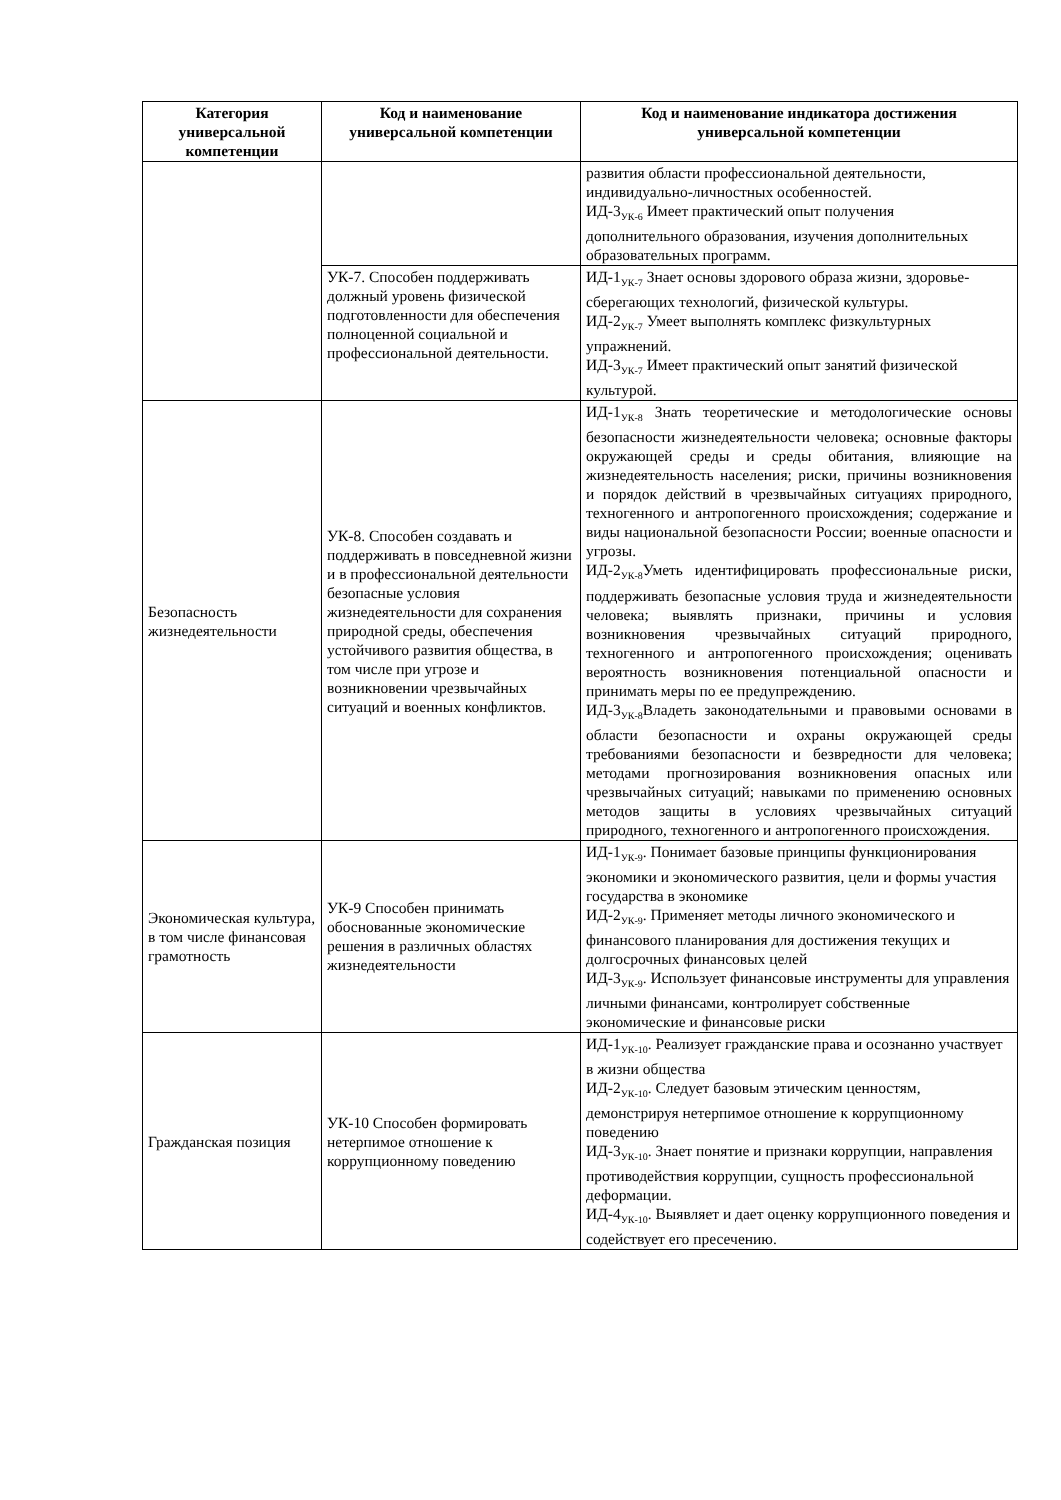| Категория универсальной компетенции | Код и наименование универсальной компетенции | Код и наименование индикатора достижения универсальной компетенции |
| --- | --- | --- |
| | | развития области профессиональной деятельности, индивидуально-личностных особенностей. ИД-3<sub>УК-6</sub> Имеет практический опыт получения дополнительного образования, изучения дополнительных образовательных программ. |
| | УК-7. Способен поддерживать должный уровень физической подготовленности для обеспечения полноценной социальной и профессиональной деятельности. | ИД-1<sub>УК-7</sub> Знает основы здорового образа жизни, здоровье-сберегающих технологий, физической культуры. ИД-2<sub>УК-7</sub> Умеет выполнять комплекс физкультурных упражнений. ИД-3<sub>УК-7</sub> Имеет практический опыт занятий физической культурой. |
| Безопасность жизнедеятельности | УК-8. Способен создавать и поддерживать в повседневной жизни и в профессиональной деятельности безопасные условия жизнедеятельности для сохранения природной среды, обеспечения устойчивого развития общества, в том числе при угрозе и возникновении чрезвычайных ситуаций и военных конфликтов. | ИД-1<sub>УК-8</sub> Знать теоретические и методологические основы безопасности жизнедеятельности человека; основные факторы окружающей среды и среды обитания, влияющие на жизнедеятельность населения; риски, причины возникновения и порядок действий в чрезвычайных ситуациях природного, техногенного и антропогенного происхождения; содержание и виды национальной безопасности России; военные опасности и угрозы. ИД-2<sub>УК-8</sub>Уметь идентифицировать профессиональные риски, поддерживать безопасные условия труда и жизнедеятельности человека; выявлять признаки, причины и условия возникновения чрезвычайных ситуаций природного, техногенного и антропогенного происхождения; оценивать вероятность возникновения потенциальной опасности и принимать меры по ее предупреждению. ИД-3<sub>УК-8</sub>Владеть законодательными и правовыми основами в области безопасности и охраны окружающей среды требованиями безопасности и безвредности для человека; методами прогнозирования возникновения опасных или чрезвычайных ситуаций; навыками по применению основных методов защиты в условиях чрезвычайных ситуаций природного, техногенного и антропогенного происхождения. |
| Экономическая культура, в том числе финансовая грамотность | УК-9 Способен принимать обоснованные экономические решения в различных областях жизнедеятельности | ИД-1<sub>УК-9</sub>. Понимает базовые принципы функционирования экономики и экономического развития, цели и формы участия государства в экономике ИД-2<sub>УК-9</sub>. Применяет методы личного экономического и финансового планирования для достижения текущих и долгосрочных финансовых целей ИД-3<sub>УК-9</sub>. Использует финансовые инструменты для управления личными финансами, контролирует собственные экономические и финансовые риски |
| Гражданская позиция | УК-10 Способен формировать нетерпимое отношение к коррупционному поведению | ИД-1<sub>УК-10</sub>. Реализует гражданские права и осознанно участвует в жизни общества ИД-2<sub>УК-10</sub>. Следует базовым этическим ценностям, демонстрируя нетерпимое отношение к коррупционному поведению ИД-3<sub>УК-10</sub>. Знает понятие и признаки коррупции, направления противодействия коррупции, сущность профессиональной деформации. ИД-4<sub>УК-10</sub>. Выявляет и дает оценку коррупционного поведения и содействует его пресечению. |